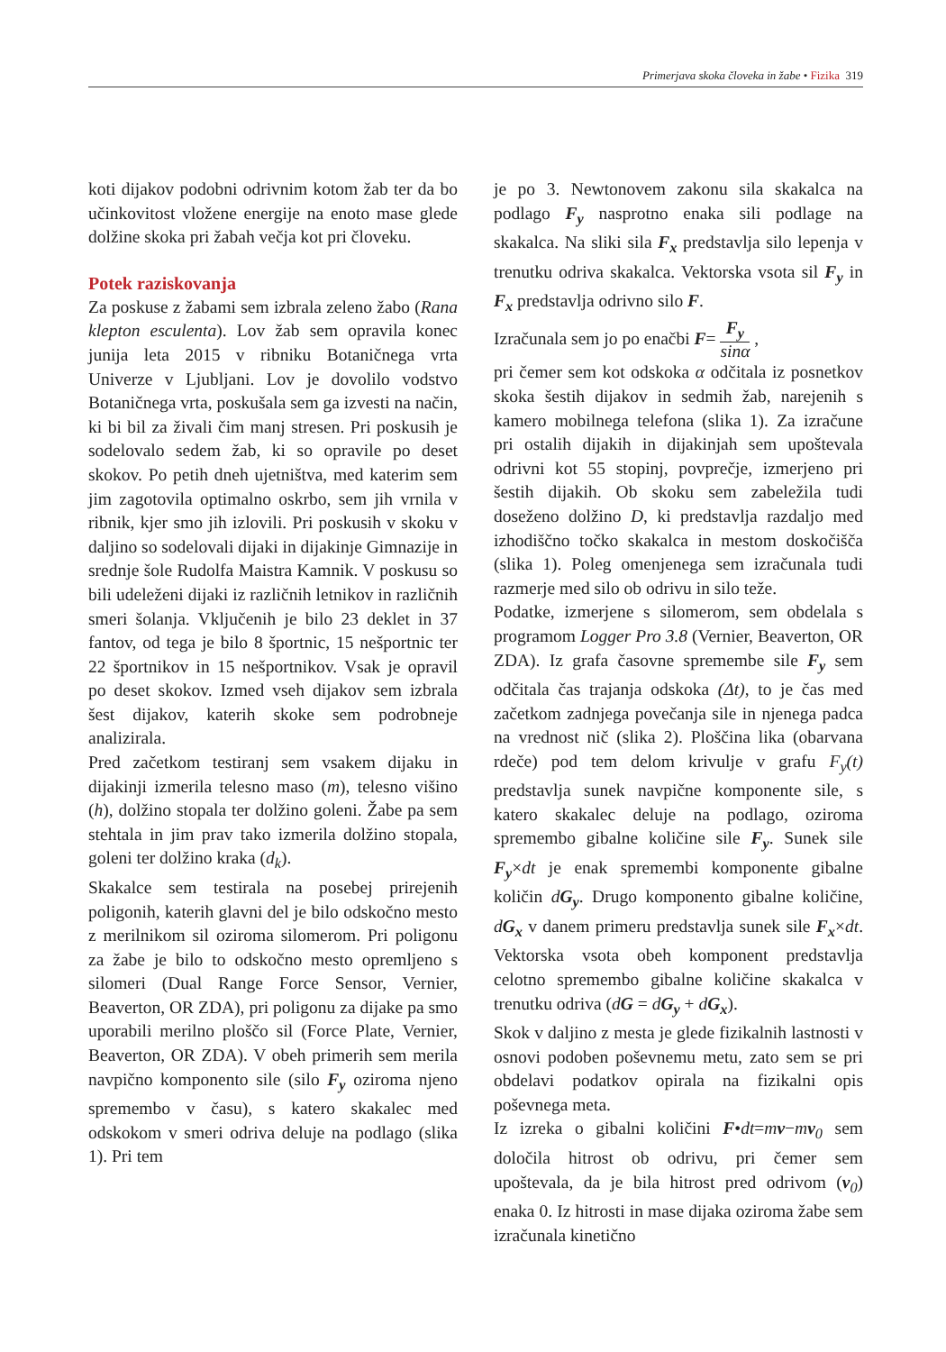Primerjava skoka človeka in žabe • Fizika 319
koti dijakov podobni odrivnim kotom žab ter da bo učinkovitost vložene energije na enoto mase glede dolžine skoka pri žabah večja kot pri človeku.
Potek raziskovanja
Za poskuse z žabami sem izbrala zeleno žabo (Rana klepton esculenta). Lov žab sem opravila konec junija leta 2015 v ribniku Botaničnega vrta Univerze v Ljubljani. Lov je dovolilo vodstvo Botaničnega vrta, poskušala sem ga izvesti na način, ki bi bil za živali čim manj stresen. Pri poskusih je sodelovalo sedem žab, ki so opravile po deset skokov. Po petih dneh ujetništva, med katerim sem jim zagotovila optimalno oskrbo, sem jih vrnila v ribnik, kjer smo jih izlovili. Pri poskusih v skoku v daljino so sodelovali dijaki in dijakinje Gimnazije in srednje šole Rudolfa Maistra Kamnik. V poskusu so bili udeleženi dijaki iz različnih letnikov in različnih smeri šolanja. Vključenih je bilo 23 deklet in 37 fantov, od tega je bilo 8 športnic, 15 nešportnic ter 22 športnikov in 15 nešportnikov. Vsak je opravil po deset skokov. Izmed vseh dijakov sem izbrala šest dijakov, katerih skoke sem podrobneje analizirala.
Pred začetkom testiranj sem vsakem dijaku in dijakinji izmerila telesno maso (m), telesno višino (h), dolžino stopala ter dolžino goleni. Žabe pa sem stehtala in jim prav tako izmerila dolžino stopala, goleni ter dolžino kraka (d<sub>k</sub>).
Skakalce sem testirala na posebej prirejenih poligonih, katerih glavni del je bilo odskočno mesto z merilnikom sil oziroma silomerom. Pri poligonu za žabe je bilo to odskočno mesto opremljeno s silomeri (Dual Range Force Sensor, Vernier, Beaverton, OR ZDA), pri poligonu za dijake pa smo uporabili merilno ploščo sil (Force Plate, Vernier, Beaverton, OR ZDA). V obeh primerih sem merila navpično komponento sile (silo F<sub>y</sub> oziroma njeno spremembo v času), s katero skakalec med odskokom v smeri odriva deluje na podlago (slika 1). Pri tem
je po 3. Newtonovem zakonu sila skakalca na podlago F<sub>y</sub> nasprotno enaka sili podlage na skakalca. Na sliki sila F<sub>x</sub> predstavlja silo lepenja v trenutku odriva skakalca. Vektorska vsota sil F<sub>y</sub> in F<sub>x</sub> predstavlja odrivno silo F.
Izračunala sem jo po enačbi F= F<sub>y</sub> sinα ,
pri čemer sem kot odskoka α odčitala iz posnetkov skoka šestih dijakov in sedmih žab, narejenih s kamero mobilnega telefona (slika 1). Za izračune pri ostalih dijakih in dijakinjah sem upoštevala odrivni kot 55 stopinj, povprečje, izmerjeno pri šestih dijakih. Ob skoku sem zabeležila tudi doseženo dolžino D, ki predstavlja razdaljo med izhodiščno točko skakalca in mestom doskočišča (slika 1). Poleg omenjenega sem izračunala tudi razmerje med silo ob odrivu in silo teže.
Podatke, izmerjene s silomerom, sem obdelala s programom Logger Pro 3.8 (Vernier, Beaverton, OR ZDA). Iz grafa časovne spremembe sile F<sub>y</sub> sem odčitala čas trajanja odskoka (Δt), to je čas med začetkom zadnjega povečanja sile in njenega padca na vrednost nič (slika 2). Ploščina lika (obarvana rdeče) pod tem delom krivulje v grafu F<sub>y</sub>(t) predstavlja sunek navpične komponente sile, s katero skakalec deluje na podlago, oziroma spremembo gibalne količine sile F<sub>y</sub>. Sunek sile F<sub>y</sub>×dt je enak spremembi komponente gibalne količin dG<sub>y</sub>. Drugo komponento gibalne količine, dG<sub>x</sub> v danem primeru predstavlja sunek sile F<sub>x</sub>×dt. Vektorska vsota obeh komponent predstavlja celotno spremembo gibalne količine skakalca v trenutku odriva (dG = dG<sub>y</sub> + dG<sub>x</sub>).
Skok v daljino z mesta je glede fizikalnih lastnosti v osnovi podoben poševnemu metu, zato sem se pri obdelavi podatkov opirala na fizikalni opis poševnega meta.
Iz izreka o gibalni količini F•dt=mv−mv<sub>0</sub> sem določila hitrost ob odrivu, pri čemer sem upoštevala, da je bila hitrost pred odrivom (v<sub>0</sub>) enaka 0. Iz hitrosti in mase dijaka oziroma žabe sem izračunala kinetično